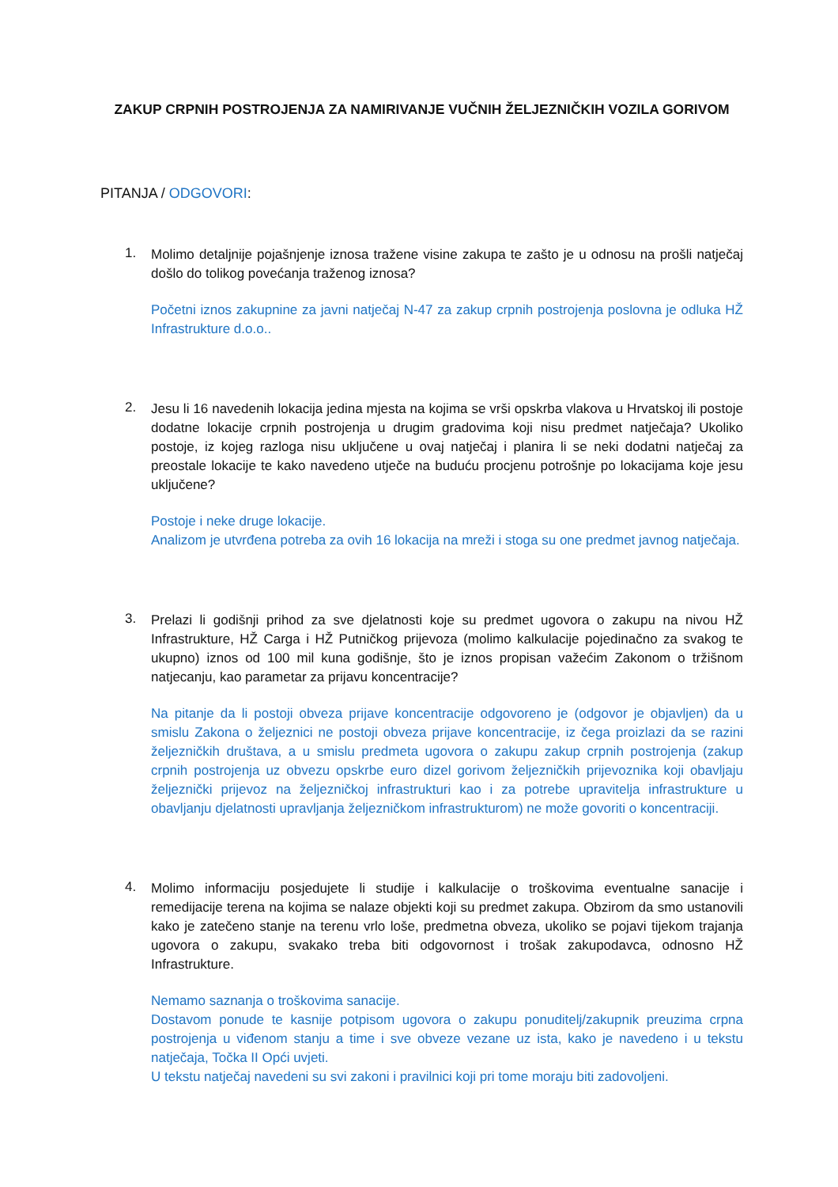ZAKUP CRPNIH POSTROJENJA ZA NAMIRIVANJE VUČNIH ŽELJEZNIČKIH VOZILA GORIVOM
PITANJA / ODGOVORI:
1.
Molimo detaljnije pojašnjenje iznosa tražene visine zakupa te zašto je u odnosu na prošli natječaj došlo do tolikog povećanja traženog iznosa?
Početni iznos zakupnine za javni natječaj N-47 za zakup crpnih postrojenja poslovna je odluka HŽ Infrastrukture d.o.o..
2.
Jesu li 16 navedenih lokacija jedina mjesta na kojima se vrši opskrba vlakova u Hrvatskoj ili postoje dodatne lokacije crpnih postrojenja u drugim gradovima koji nisu predmet natječaja? Ukoliko postoje, iz kojeg razloga nisu uključene u ovaj natječaj i planira li se neki dodatni natječaj za preostale lokacije te kako navedeno utječe na buduću procjenu potrošnje po lokacijama koje jesu uključene?
Postoje i neke druge lokacije.
Analizom je utvrđena potreba za ovih 16 lokacija na mreži i stoga su one predmet javnog natječaja.
3.
Prelazi li godišnji prihod za sve djelatnosti koje su predmet ugovora o zakupu na nivou HŽ Infrastrukture, HŽ Carga i HŽ Putničkog prijevoza (molimo kalkulacije pojedinačno za svakog te ukupno) iznos od 100 mil kuna godišnje, što je iznos propisan važećim Zakonom o tržišnom natjecanju, kao parametar za prijavu koncentracije?
Na pitanje da li postoji obveza prijave koncentracije odgovoreno je (odgovor je objavljen) da u smislu Zakona o željeznici ne postoji obveza prijave koncentracije, iz čega proizlazi da se razini željezničkih društava, a u smislu predmeta ugovora o zakupu zakup crpnih postrojenja (zakup crpnih postrojenja uz obvezu opskrbe euro dizel gorivom željezničkih prijevoznika koji obavljaju željeznički prijevoz na željezničkoj infrastrukturi kao i za potrebe upravitelja infrastrukture u obavljanju djelatnosti upravljanja željezničkom infrastrukturom) ne može govoriti o koncentraciji.
4.
Molimo informaciju posjedujete li studije i kalkulacije o troškovima eventualne sanacije i remedijacije terena na kojima se nalaze objekti koji su predmet zakupa. Obzirom da smo ustanovili kako je zatečeno stanje na terenu vrlo loše, predmetna obveza, ukoliko se pojavi tijekom trajanja ugovora o zakupu, svakako treba biti odgovornost i trošak zakupodavca, odnosno HŽ Infrastrukture.
Nemamo saznanja o troškovima sanacije.
Dostavom ponude te kasnije potpisom ugovora o zakupu ponuditelj/zakupnik preuzima crpna postrojenja u viđenom stanju a time i sve obveze vezane uz ista, kako je navedeno i u tekstu natječaja, Točka II Opći uvjeti.
U tekstu natječaj navedeni su svi zakoni i pravilnici koji pri tome moraju biti zadovoljeni.